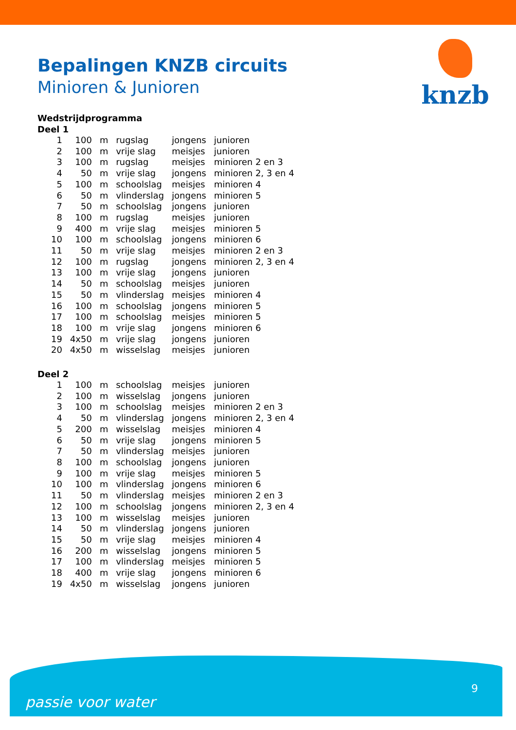knzb
Bepalingen KNZB circuits
Minioren & Junioren
Wedstrijdprogramma
Deel 1
| 1 | 100 | m | rugslag | jongens | junioren |
| 2 | 100 | m | vrije slag | meisjes | junioren |
| 3 | 100 | m | rugslag | meisjes | minioren 2 en 3 |
| 4 | 50 | m | vrije slag | jongens | minioren 2, 3 en 4 |
| 5 | 100 | m | schoolslag | meisjes | minioren 4 |
| 6 | 50 | m | vlinderslag | jongens | minioren 5 |
| 7 | 50 | m | schoolslag | jongens | junioren |
| 8 | 100 | m | rugslag | meisjes | junioren |
| 9 | 400 | m | vrije slag | meisjes | minioren 5 |
| 10 | 100 | m | schoolslag | jongens | minioren 6 |
| 11 | 50 | m | vrije slag | meisjes | minioren 2 en 3 |
| 12 | 100 | m | rugslag | jongens | minioren 2, 3 en 4 |
| 13 | 100 | m | vrije slag | jongens | junioren |
| 14 | 50 | m | schoolslag | meisjes | junioren |
| 15 | 50 | m | vlinderslag | meisjes | minioren 4 |
| 16 | 100 | m | schoolslag | jongens | minioren 5 |
| 17 | 100 | m | schoolslag | meisjes | minioren 5 |
| 18 | 100 | m | vrije slag | jongens | minioren 6 |
| 19 | 4x50 | m | vrije slag | jongens | junioren |
| 20 | 4x50 | m | wisselslag | meisjes | junioren |
Deel 2
| 1 | 100 | m | schoolslag | meisjes | junioren |
| 2 | 100 | m | wisselslag | jongens | junioren |
| 3 | 100 | m | schoolslag | meisjes | minioren 2 en 3 |
| 4 | 50 | m | vlinderslag | jongens | minioren 2, 3 en 4 |
| 5 | 200 | m | wisselslag | meisjes | minioren 4 |
| 6 | 50 | m | vrije slag | jongens | minioren 5 |
| 7 | 50 | m | vlinderslag | meisjes | junioren |
| 8 | 100 | m | schoolslag | jongens | junioren |
| 9 | 100 | m | vrije slag | meisjes | minioren 5 |
| 10 | 100 | m | vlinderslag | jongens | minioren 6 |
| 11 | 50 | m | vlinderslag | meisjes | minioren 2 en 3 |
| 12 | 100 | m | schoolslag | jongens | minioren 2, 3 en 4 |
| 13 | 100 | m | wisselslag | meisjes | junioren |
| 14 | 50 | m | vlinderslag | jongens | junioren |
| 15 | 50 | m | vrije slag | meisjes | minioren 4 |
| 16 | 200 | m | wisselslag | jongens | minioren 5 |
| 17 | 100 | m | vlinderslag | meisjes | minioren 5 |
| 18 | 400 | m | vrije slag | jongens | minioren 6 |
| 19 | 4x50 | m | wisselslag | jongens | junioren |
passie voor water
9